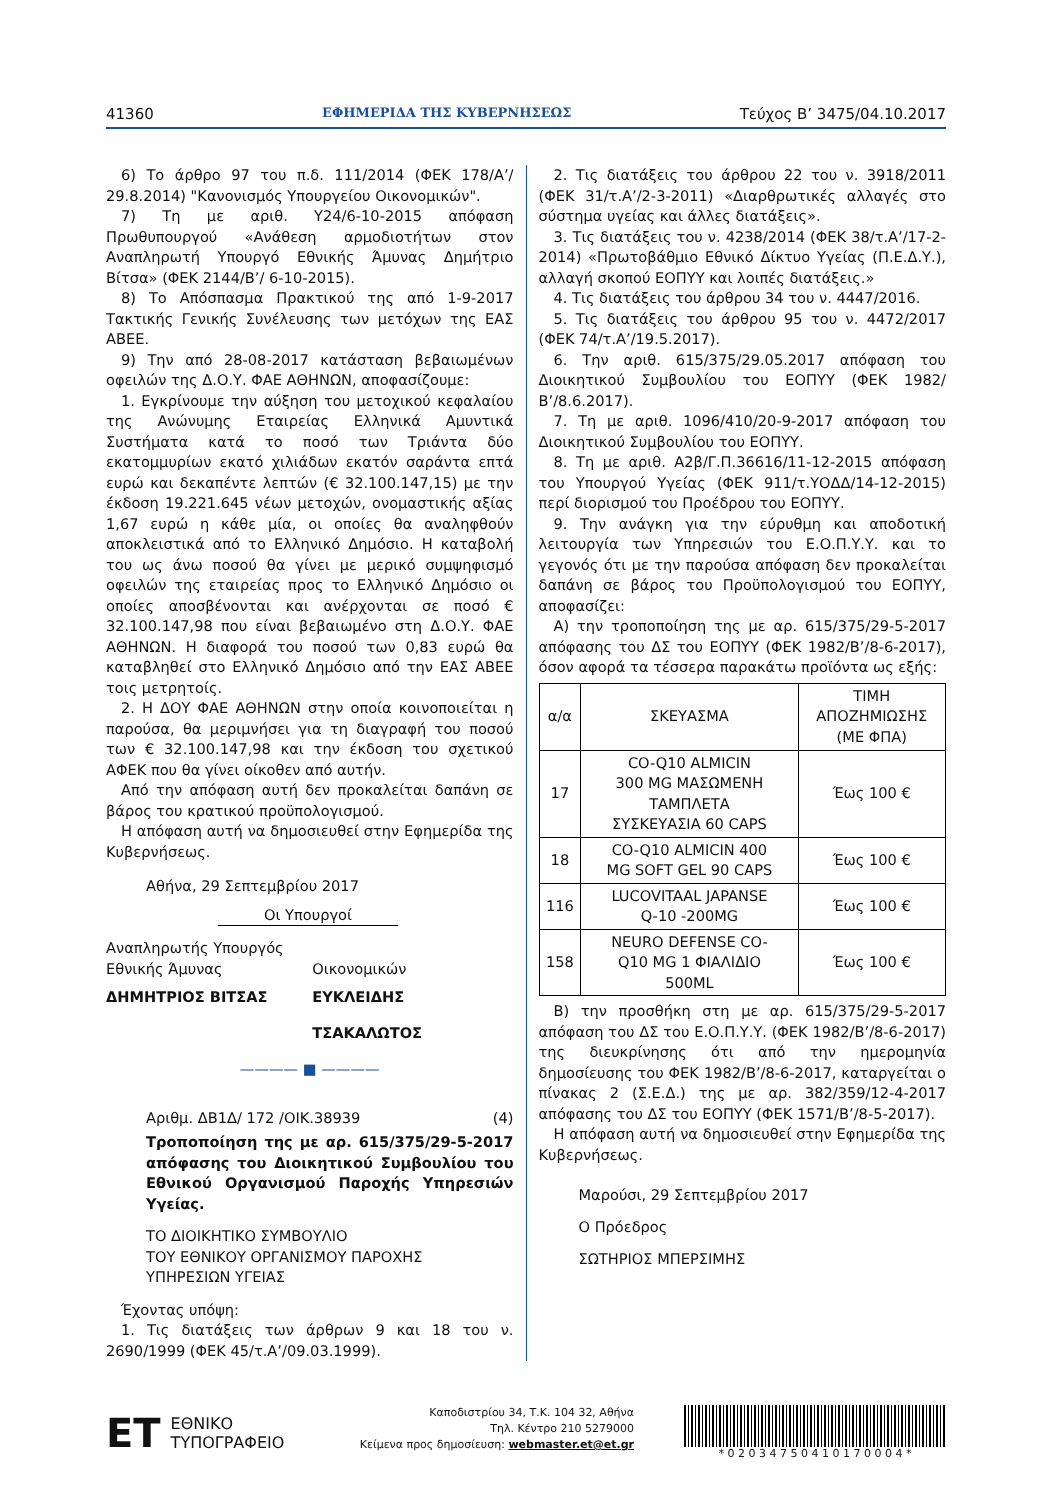41360 ΕΦΗΜΕΡΙΔΑ ΤΗΣ ΚΥΒΕΡΝΗΣΕΩΣ Τεύχος B’ 3475/04.10.2017
6) Το άρθρο 97 του π.δ. 111/2014 (ΦΕΚ 178/Α’/ 29.8.2014) "Κανονισμός Υπουργείου Οικονομικών".
7) Τη με αριθ. Υ24/6-10-2015 απόφαση Πρωθυπουργού «Ανάθεση αρμοδιοτήτων στον Αναπληρωτή Υπουργό Εθνικής Άμυνας Δημήτριο Βίτσα» (ΦΕΚ 2144/Β’/ 6-10-2015).
8) Το Απόσπασμα Πρακτικού της από 1-9-2017 Τακτικής Γενικής Συνέλευσης των μετόχων της ΕΑΣ ΑΒΕΕ.
9) Την από 28-08-2017 κατάσταση βεβαιωμένων οφειλών της Δ.Ο.Υ. ΦΑΕ ΑΘΗΝΩΝ, αποφασίζουμε:
1. Εγκρίνουμε την αύξηση του μετοχικού κεφαλαίου της Ανώνυμης Εταιρείας Ελληνικά Αμυντικά Συστήματα κατά το ποσό των Τριάντα δύο εκατομμυρίων εκατό χιλιάδων εκατόν σαράντα επτά ευρώ και δεκαπέντε λεπτών (€ 32.100.147,15) με την έκδοση 19.221.645 νέων μετοχών, ονομαστικής αξίας 1,67 ευρώ η κάθε μία, οι οποίες θα αναληφθούν αποκλειστικά από το Ελληνικό Δημόσιο. Η καταβολή του ως άνω ποσού θα γίνει με μερικό συμψηφισμό οφειλών της εταιρείας προς το Ελληνικό Δημόσιο οι οποίες αποσβένονται και ανέρχονται σε ποσό € 32.100.147,98 που είναι βεβαιωμένο στη Δ.Ο.Υ. ΦΑΕ ΑΘΗΝΩΝ. Η διαφορά του ποσού των 0,83 ευρώ θα καταβληθεί στο Ελληνικό Δημόσιο από την ΕΑΣ ΑΒΕΕ τοις μετρητοίς.
2. Η ΔΟΥ ΦΑΕ ΑΘΗΝΩΝ στην οποία κοινοποιείται η παρούσα, θα μεριμνήσει για τη διαγραφή του ποσού των € 32.100.147,98 και την έκδοση του σχετικού ΑΦΕΚ που θα γίνει οίκοθεν από αυτήν.
Από την απόφαση αυτή δεν προκαλείται δαπάνη σε βάρος του κρατικού προϋπολογισμού.
Η απόφαση αυτή να δημοσιευθεί στην Εφημερίδα της Κυβερνήσεως.
Αθήνα, 29 Σεπτεμβρίου 2017
Οι Υπουργοί
Αναπληρωτής Υπουργός
Εθνικής Άμυνας
ΔΗΜΗΤΡΙΟΣ ΒΙΤΣΑΣ
Οικονομικών
ΕΥΚΛΕΙΔΗΣ ΤΣΑΚΑΛΩΤΟΣ
———— ■ ————
Αριθμ. ΔΒ1Δ/ 172 /ΟΙΚ.38939 (4)
Τροποποίηση της με αρ. 615/375/29-5-2017 απόφασης του Διοικητικού Συμβουλίου του Εθνικού Οργανισμού Παροχής Υπηρεσιών Υγείας.
ΤΟ ΔΙΟΙΚΗΤΙΚΟ ΣΥΜΒΟΥΛΙΟ
ΤΟΥ ΕΘΝΙΚΟΥ ΟΡΓΑΝΙΣΜΟΥ ΠΑΡΟΧΗΣ
ΥΠΗΡΕΣΙΩΝ ΥΓΕΙΑΣ
Έχοντας υπόψη:
1. Τις διατάξεις των άρθρων 9 και 18 του ν. 2690/1999 (ΦΕΚ 45/τ.Α’/09.03.1999).
2. Τις διατάξεις του άρθρου 22 του ν. 3918/2011 (ΦΕΚ 31/τ.Α’/2-3-2011) «Διαρθρωτικές αλλαγές στο σύστημα υγείας και άλλες διατάξεις».
3. Τις διατάξεις του ν. 4238/2014 (ΦΕΚ 38/τ.Α’/17-2-2014) «Πρωτοβάθμιο Εθνικό Δίκτυο Υγείας (Π.Ε.Δ.Υ.), αλλαγή σκοπού ΕΟΠΥΥ και λοιπές διατάξεις.»
4. Τις διατάξεις του άρθρου 34 του ν. 4447/2016.
5. Τις διατάξεις του άρθρου 95 του ν. 4472/2017 (ΦΕΚ 74/τ.Α’/19.5.2017).
6. Την αριθ. 615/375/29.05.2017 απόφαση του Διοικητικού Συμβουλίου του ΕΟΠΥΥ (ΦΕΚ 1982/Β’/8.6.2017).
7. Τη με αριθ. 1096/410/20-9-2017 απόφαση του Διοικητικού Συμβουλίου του ΕΟΠΥΥ.
8. Τη με αριθ. Α2β/Γ.Π.36616/11-12-2015 απόφαση του Υπουργού Υγείας (ΦΕΚ 911/τ.ΥΟΔΔ/14-12-2015) περί διορισμού του Προέδρου του ΕΟΠΥΥ.
9. Την ανάγκη για την εύρυθμη και αποδοτική λειτουργία των Υπηρεσιών του Ε.Ο.Π.Υ.Υ. και το γεγονός ότι με την παρούσα απόφαση δεν προκαλείται δαπάνη σε βάρος του Προϋπολογισμού του ΕΟΠΥΥ, αποφασίζει:
Α) την τροποποίηση της με αρ. 615/375/29-5-2017 απόφασης του ΔΣ του ΕΟΠΥΥ (ΦΕΚ 1982/Β’/8-6-2017), όσον αφορά τα τέσσερα παρακάτω προϊόντα ως εξής:
| α/α | ΣΚΕΥΑΣΜΑ | ΤΙΜΗ ΑΠΟΖΗΜΙΩΣΗΣ (ΜΕ ΦΠΑ) |
| 17 | CO-Q10 ALMICIN 300 MG ΜΑΣΩΜΕΝΗ ΤΑΜΠΛΕΤΑ ΣΥΣΚΕΥΑΣΙΑ 60 CAPS | Έως 100 € |
| 18 | CO-Q10 ALMICIN 400 MG SOFT GEL 90 CAPS | Έως 100 € |
| 116 | LUCOVITAAL JAPANSE Q-10 -200MG | Έως 100 € |
| 158 | NEURO DEFENSE CO- Q10 MG 1 ΦΙΑΛΙΔΙΟ 500ML | Έως 100 € |
Β) την προσθήκη στη με αρ. 615/375/29-5-2017 απόφαση του ΔΣ του Ε.Ο.Π.Υ.Υ. (ΦΕΚ 1982/Β’/8-6-2017) της διευκρίνησης ότι από την ημερομηνία δημοσίευσης του ΦΕΚ 1982/Β’/8-6-2017, καταργείται ο πίνακας 2 (Σ.Ε.Δ.) της με αρ. 382/359/12-4-2017 απόφασης του ΔΣ του ΕΟΠΥΥ (ΦΕΚ 1571/Β’/8-5-2017).
Η απόφαση αυτή να δημοσιευθεί στην Εφημερίδα της Κυβερνήσεως.
Μαρούσι, 29 Σεπτεμβρίου 2017
Ο Πρόεδρος
ΣΩΤΗΡΙΟΣ ΜΠΕΡΣΙΜΗΣ
ET ΕΘΝΙΚΟ
ΤΥΠΟΓΡΑΦΕΙΟ
Καποδιστρίου 34, Τ.Κ. 104 32, Αθήνα
Τηλ. Κέντρο 210 5279000
Κείμενα προς δημοσίευση: webmaster.et@et.gr
* 0 2 0 3 4 7 5 0 4 1 0 1 7 0 0 0 4 *